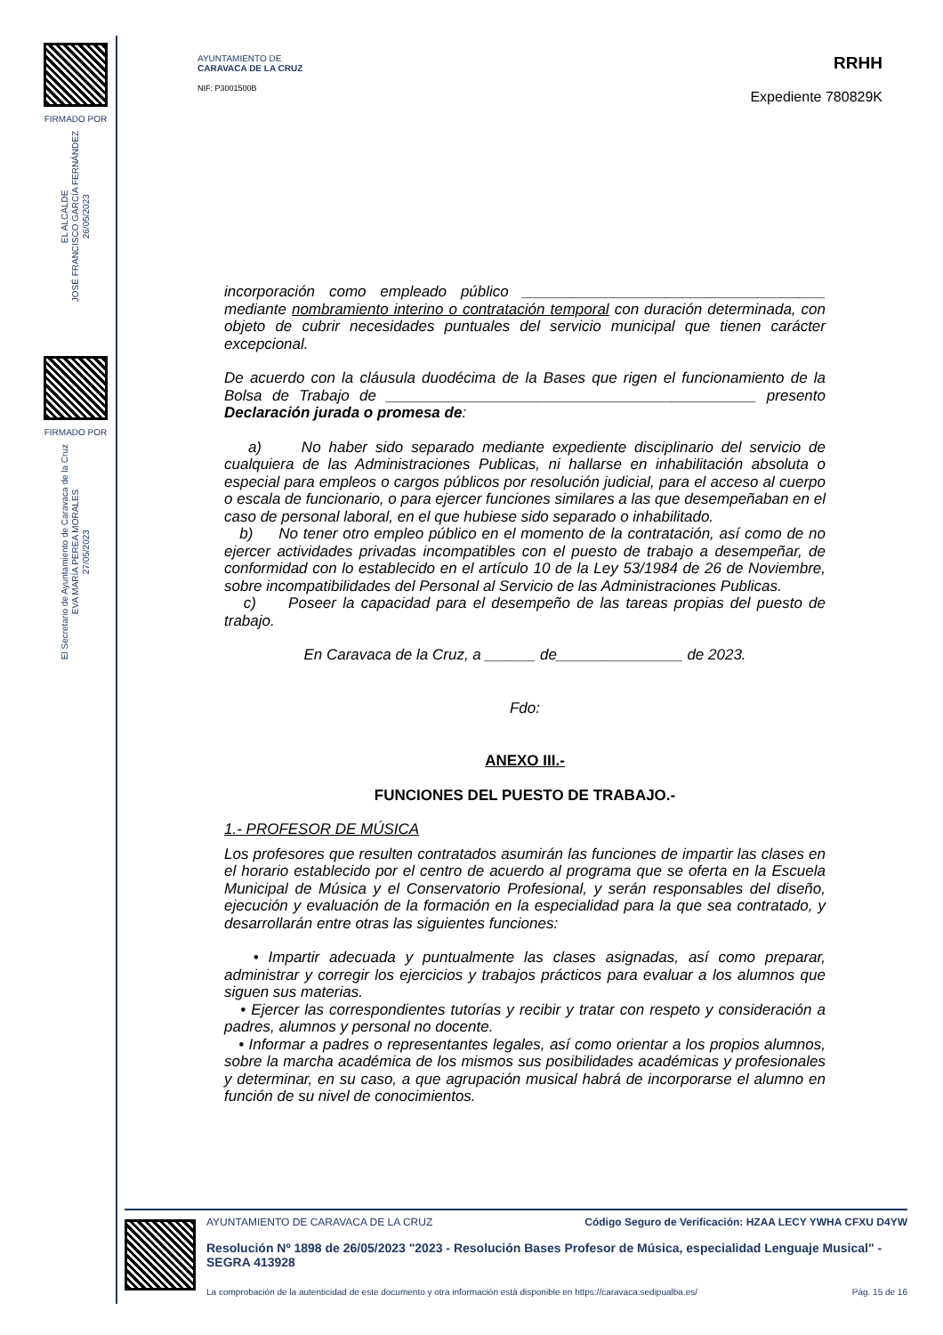FIRMADO POR
EL ALCALDE
JOSÉ FRANCISCO GARCÍA FERNÁNDEZ
26/05/2023
FIRMADO POR
El Secretario de Ayuntamiento de Caravaca de la Cruz
EVA MARÍA PEREA MORALES
27/05/2023
AYUNTAMIENTO DE
CARAVACA DE LA CRUZ
NIF: P3001500B
RRHH
Expediente 780829K
incorporación como empleado público ____________________________________ mediante nombramiento interino o contratación temporal con duración determinada, con objeto de cubrir necesidades puntuales del servicio municipal que tienen carácter excepcional.
De acuerdo con la cláusula duodécima de la Bases que rigen el funcionamiento de la Bolsa de Trabajo de ____________________________________________ presento Declaración jurada o promesa de:
a) No haber sido separado mediante expediente disciplinario del servicio de cualquiera de las Administraciones Publicas, ni hallarse en inhabilitación absoluta o especial para empleos o cargos públicos por resolución judicial, para el acceso al cuerpo o escala de funcionario, o para ejercer funciones similares a las que desempeñaban en el caso de personal laboral, en el que hubiese sido separado o inhabilitado.
b) No tener otro empleo público en el momento de la contratación, así como de no ejercer actividades privadas incompatibles con el puesto de trabajo a desempeñar, de conformidad con lo establecido en el artículo 10 de la Ley 53/1984 de 26 de Noviembre, sobre incompatibilidades del Personal al Servicio de las Administraciones Publicas.
c) Poseer la capacidad para el desempeño de las tareas propias del puesto de trabajo.
En Caravaca de la Cruz, a ______ de_______________ de 2023.
Fdo:
ANEXO III.-
FUNCIONES DEL PUESTO DE TRABAJO.-
1.- PROFESOR DE MÚSICA
Los profesores que resulten contratados asumirán las funciones de impartir las clases en el horario establecido por el centro de acuerdo al programa que se oferta en la Escuela Municipal de Música y el Conservatorio Profesional, y serán responsables del diseño, ejecución y evaluación de la formación en la especialidad para la que sea contratado, y desarrollarán entre otras las siguientes funciones:
• Impartir adecuada y puntualmente las clases asignadas, así como preparar, administrar y corregir los ejercicios y trabajos prácticos para evaluar a los alumnos que siguen sus materias.
• Ejercer las correspondientes tutorías y recibir y tratar con respeto y consideración a padres, alumnos y personal no docente.
• Informar a padres o representantes legales, así como orientar a los propios alumnos, sobre la marcha académica de los mismos sus posibilidades académicas y profesionales y determinar, en su caso, a que agrupación musical habrá de incorporarse el alumno en función de su nivel de conocimientos.
AYUNTAMIENTO DE CARAVACA DE LA CRUZ Código Seguro de Verificación: HZAA LECY YWHA CFXU D4YW
Resolución Nº 1898 de 26/05/2023 "2023 - Resolución Bases Profesor de Música, especialidad Lenguaje Musical" - SEGRA 413928
La comprobación de la autenticidad de este documento y otra información está disponible en https://caravaca.sedipualba.es/ Pág. 15 de 16